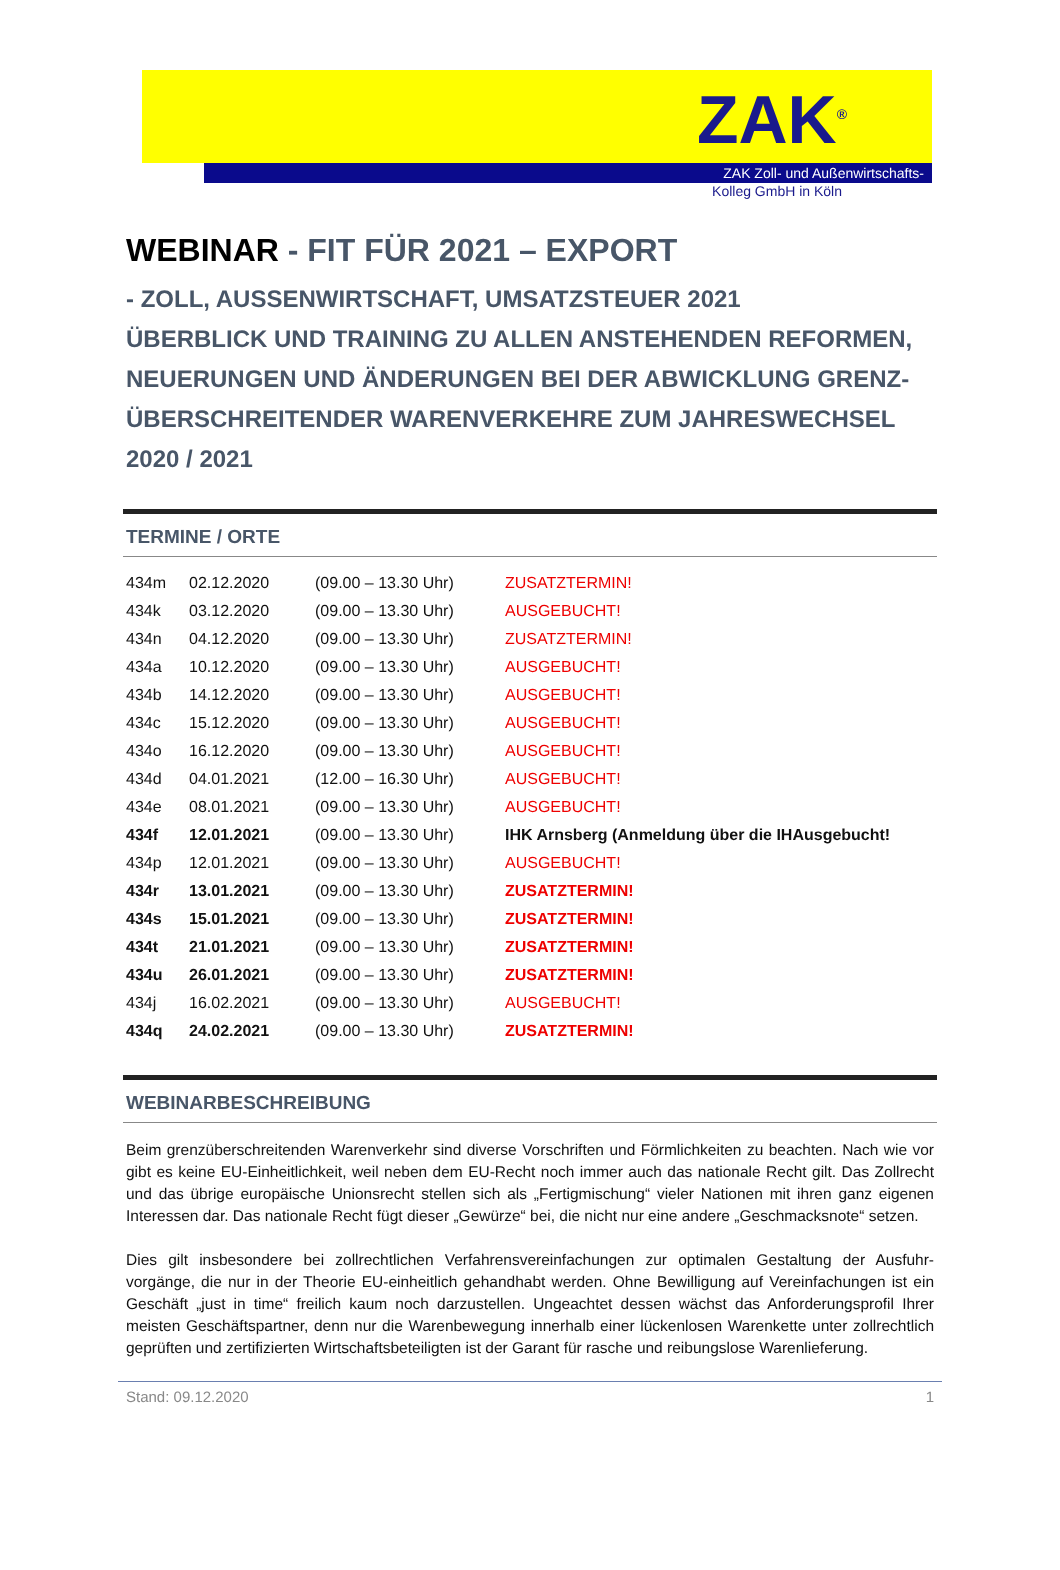ZAK<sup>®</sup>
ZAK Zoll- und Außenwirtschafts-
Kolleg GmbH in Köln
WEBINAR - FIT FÜR 2021 – EXPORT
- ZOLL, AUSSENWIRTSCHAFT, UMSATZSTEUER 2021
ÜBERBLICK UND TRAINING ZU ALLEN ANSTEHENDEN REFORMEN, NEUERUNGEN UND ÄNDERUNGEN BEI DER ABWICKLUNG GRENZ-ÜBERSCHREITENDER WARENVERKEHRE ZUM JAHRESWECHSEL 2020 / 2021
TERMINE / ORTE
| 434m | 02.12.2020 | (09.00 – 13.30 Uhr) | ZUSATZTERMIN! |
| 434k | 03.12.2020 | (09.00 – 13.30 Uhr) | AUSGEBUCHT! |
| 434n | 04.12.2020 | (09.00 – 13.30 Uhr) | ZUSATZTERMIN! |
| 434a | 10.12.2020 | (09.00 – 13.30 Uhr) | AUSGEBUCHT! |
| 434b | 14.12.2020 | (09.00 – 13.30 Uhr) | AUSGEBUCHT! |
| 434c | 15.12.2020 | (09.00 – 13.30 Uhr) | AUSGEBUCHT! |
| 434o | 16.12.2020 | (09.00 – 13.30 Uhr) | AUSGEBUCHT! |
| 434d | 04.01.2021 | (12.00 – 16.30 Uhr) | AUSGEBUCHT! |
| 434e | 08.01.2021 | (09.00 – 13.30 Uhr) | AUSGEBUCHT! |
| 434f | 12.01.2021 | (09.00 – 13.30 Uhr) | IHK Arnsberg (Anmeldung über die IHAusgebucht! |
| 434p | 12.01.2021 | (09.00 – 13.30 Uhr) | AUSGEBUCHT! |
| 434r | 13.01.2021 | (09.00 – 13.30 Uhr) | ZUSATZTERMIN! |
| 434s | 15.01.2021 | (09.00 – 13.30 Uhr) | ZUSATZTERMIN! |
| 434t | 21.01.2021 | (09.00 – 13.30 Uhr) | ZUSATZTERMIN! |
| 434u | 26.01.2021 | (09.00 – 13.30 Uhr) | ZUSATZTERMIN! |
| 434j | 16.02.2021 | (09.00 – 13.30 Uhr) | AUSGEBUCHT! |
| 434q | 24.02.2021 | (09.00 – 13.30 Uhr) | ZUSATZTERMIN! |
WEBINARBESCHREIBUNG
Beim grenzüberschreitenden Warenverkehr sind diverse Vorschriften und Förmlichkeiten zu beachten. Nach wie vor gibt es keine EU-Einheitlichkeit, weil neben dem EU-Recht noch immer auch das nationale Recht gilt. Das Zollrecht und das übrige europäische Unionsrecht stellen sich als „Fertigmischung“ vieler Nationen mit ihren ganz eigenen Interessen dar. Das nationale Recht fügt dieser „Gewürze“ bei, die nicht nur eine andere „Geschmacksnote“ setzen.
Dies gilt insbesondere bei zollrechtlichen Verfahrensvereinfachungen zur optimalen Gestaltung der Ausfuhr-vorgänge, die nur in der Theorie EU-einheitlich gehandhabt werden. Ohne Bewilligung auf Vereinfachungen ist ein Geschäft „just in time“ freilich kaum noch darzustellen. Ungeachtet dessen wächst das Anforderungsprofil Ihrer meisten Geschäftspartner, denn nur die Warenbewegung innerhalb einer lückenlosen Warenkette unter zollrechtlich geprüften und zertifizierten Wirtschaftsbeteiligten ist der Garant für rasche und reibungslose Warenlieferung.
Stand: 09.12.2020 1